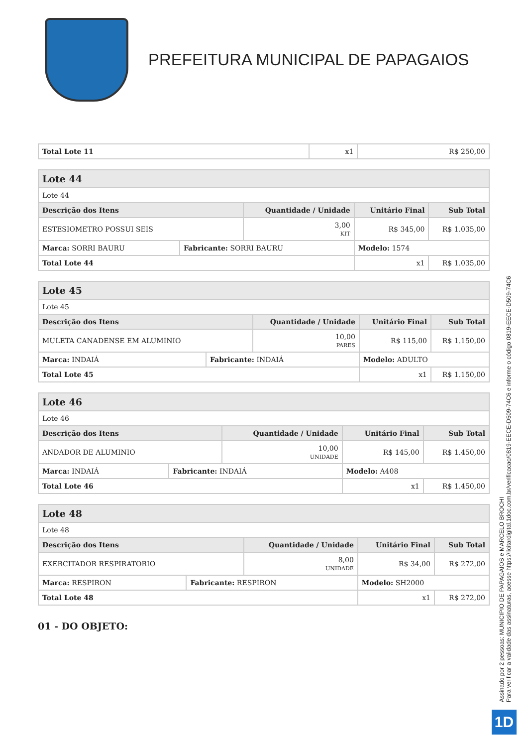PREFEITURA MUNICIPAL DE PAPAGAIOS
| Total Lote 11 | x1 | R$ 250,00 |
| Lote 44 | | | | | |
| Lote 44 | | | | | |
| Descrição dos Itens | | Quantidade / Unidade | | Unitário Final | Sub Total |
| ESTESIOMETRO POSSUI SEIS | | 3,00 KIT | | R$ 345,00 | R$ 1.035,00 |
| Marca: SORRI BAURU | Fabricante: SORRI BAURU | | Modelo: 1574 | | |
| Total Lote 44 | | | x1 | | R$ 1.035,00 |
| Lote 45 | | | | | |
| Lote 45 | | | | | |
| Descrição dos Itens | | Quantidade / Unidade | | Unitário Final | Sub Total |
| MULETA CANADENSE EM ALUMINIO | | 10,00 PARES | | R$ 115,00 | R$ 1.150,00 |
| Marca: INDAIÁ | Fabricante: INDAIÁ | | Modelo: ADULTO | | |
| Total Lote 45 | | | x1 | | R$ 1.150,00 |
| Lote 46 | | | | | |
| Lote 46 | | | | | |
| Descrição dos Itens | | Quantidade / Unidade | | Unitário Final | Sub Total |
| ANDADOR DE ALUMINIO | | 10,00 UNIDADE | | R$ 145,00 | R$ 1.450,00 |
| Marca: INDAIÁ | Fabricante: INDAIÁ | | Modelo: A408 | | |
| Total Lote 46 | | | x1 | | R$ 1.450,00 |
| Lote 48 | | | | | |
| Lote 48 | | | | | |
| Descrição dos Itens | | Quantidade / Unidade | | Unitário Final | Sub Total |
| EXERCITADOR RESPIRATORIO | | 8,00 UNIDADE | | R$ 34,00 | R$ 272,00 |
| Marca: RESPIRON | Fabricante: RESPIRON | | Modelo: SH2000 | | |
| Total Lote 48 | | | x1 | | R$ 272,00 |
01 - DO OBJETO:
Assinado por 2 pessoas: MUNICIPIO DE PAPAGAIOS e MARCELO BROCHI
Para verificar a validade das assinaturas, acesse https://licitardigital.1doc.com.br/verificacao/0819-EECE-D509-74C6 e informe o código 0819-EECE-D509-74C6
1D